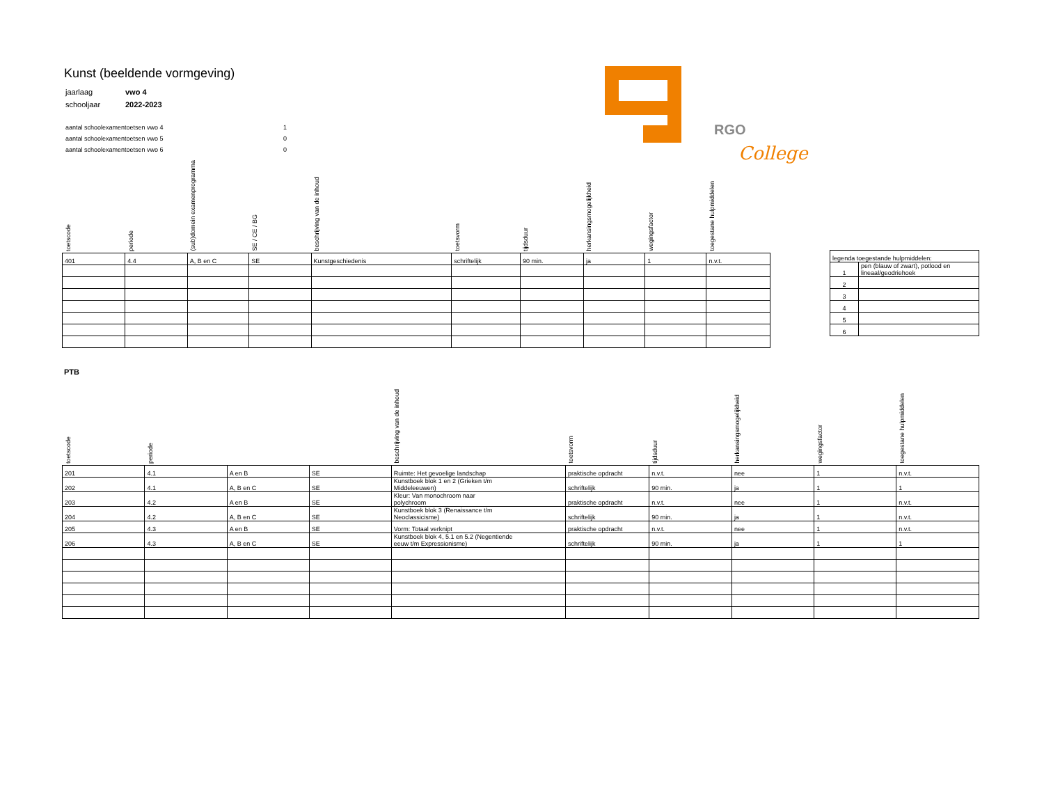Kunst (beeldende vormgeving)
| jaarlaag | vwo 4 |
| schooljaar | 2022-2023 |
| aantal schoolexamentoetsen vwo 4 | 1 |
| aantal schoolexamentoetsen vwo 5 | 0 |
| aantal schoolexamentoetsen vwo 6 | 0 |
RGO
College
| toetscode | periode | (sub)domein examenprogramma | SE / CE / BG | beschrijving van de inhoud | toetsvorm | tijdsduur | herkansingsmogelijkheid | wegingsfactor | toegestane hulpmiddelen |
| --- | --- | --- | --- | --- | --- | --- | --- | --- | --- |
| 401 | 4.4 | A, B en C | SE | Kunstgeschiedenis | schriftelijk | 90 min. | ja | 1 | n.v.t. |
| legenda toegestande hulpmiddelen: | |
| 1 | pen (blauw of zwart), potlood en lineaal/geodriehoek |
| 2 | |
| 3 | |
| 4 | |
| 5 | |
| 6 | |
PTB
| toetscode | periode | | | beschrijving van de inhoud | toetsvorm | tijdsduur | herkansingsmogelijkheid | wegingsfactor | toegestane hulpmiddelen |
| --- | --- | --- | --- | --- | --- | --- | --- | --- | --- |
| 201 | 4.1 | A en B | SE | Ruimte: Het gevoelige landschap | praktische opdracht | n.v.t. | nee | 1 | n.v.t. |
| 202 | 4.1 | A, B en C | SE | Kunstboek blok 1 en 2 (Grieken t/m Middeleeuwen) | schriftelijk | 90 min. | ja | 1 | 1 |
| 203 | 4.2 | A en B | SE | Kleur: Van monochroom naar polychroom | praktische opdracht | n.v.t. | nee | 1 | n.v.t. |
| 204 | 4.2 | A, B en C | SE | Kunstboek blok 3 (Renaissance t/m Neoclassicisme) | schriftelijk | 90 min. | ja | 1 | n.v.t. |
| 205 | 4.3 | A en B | SE | Vorm: Totaal verknipt | praktische opdracht | n.v.t. | nee | 1 | n.v.t. |
| 206 | 4.3 | A, B en C | SE | Kunstboek blok 4, 5.1 en 5.2 (Negentiende eeuw t/m Expressionisme) | schriftelijk | 90 min. | ja | 1 | 1 |